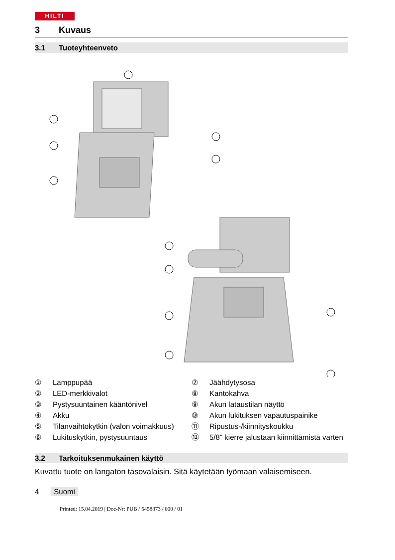HILTI
3 Kuvaus
3.1 Tuoteyhteenveto
① Lamppupää
② LED-merkkivalot
③ Pystysuuntainen kääntönivel
④ Akku
⑤ Tilanvaihtokytkin (valon voi­makkuus)
⑥ Lukituskytkin, pystysuuntaus
⑦ Jäähdytysosa
⑧ Kantokahva
⑨ Akun lataustilan näyttö
⑩ Akun lukituksen vapautuspai­nike
⑪ Ripustus-/kiinnityskoukku
⑫ 5/8" kierre jalustaan kiinnittä­mistä varten
3.2 Tarkoituksenmukainen käyttö
Kuvattu tuote on langaton tasovalaisin. Sitä käytetään työmaan valaisemi­seen.
4 Suomi
Printed: 15.04.2019 | Doc-Nr: PUB / 5458873 / 000 / 01